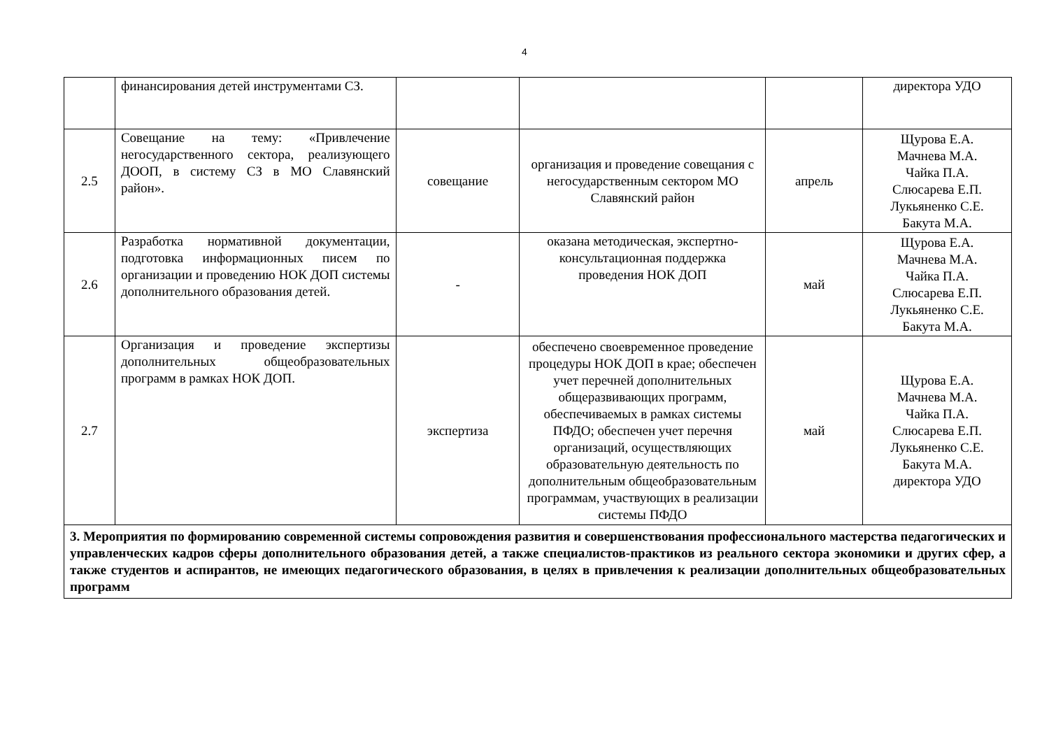4
| | финансирования детей инструментами СЗ. | | | | директора УДО |
| 2.5 | Совещание на тему: «Привлечение негосударственного сектора, реализующего ДООП, в систему СЗ в МО Славянский район». | совещание | организация и проведение совещания с негосударственным сектором МО Славянский район | апрель | Щурова Е.А. Мачнева М.А. Чайка П.А. Слюсарева Е.П. Лукьяненко С.Е. Бакута М.А. |
| 2.6 | Разработка нормативной документации, подготовка информационных писем по организации и проведению НОК ДОП системы дополнительного образования детей. | - | оказана методическая, экспертно-консультационная поддержка проведения НОК ДОП | май | Щурова Е.А. Мачнева М.А. Чайка П.А. Слюсарева Е.П. Лукьяненко С.Е. Бакута М.А. |
| 2.7 | Организация и проведение экспертизы дополнительных общеобразовательных программ в рамках НОК ДОП. | экспертиза | обеспечено своевременное проведение процедуры НОК ДОП в крае; обеспечен учет перечней дополнительных общеразвивающих программ, обеспечиваемых в рамках системы ПФДО; обеспечен учет перечня организаций, осуществляющих образовательную деятельность по дополнительным общеобразовательным программам, участвующих в реализации системы ПФДО | май | Щурова Е.А. Мачнева М.А. Чайка П.А. Слюсарева Е.П. Лукьяненко С.Е. Бакута М.А. директора УДО |
| 3. Мероприятия по формированию современной системы сопровождения развития и совершенствования профессионального мастерства педагогических и управленческих кадров сферы дополнительного образования детей, а также специалистов-практиков из реального сектора экономики и других сфер, а также студентов и аспирантов, не имеющих педагогического образования, в целях в привлечения к реализации дополнительных общеобразовательных программ | | | | | |